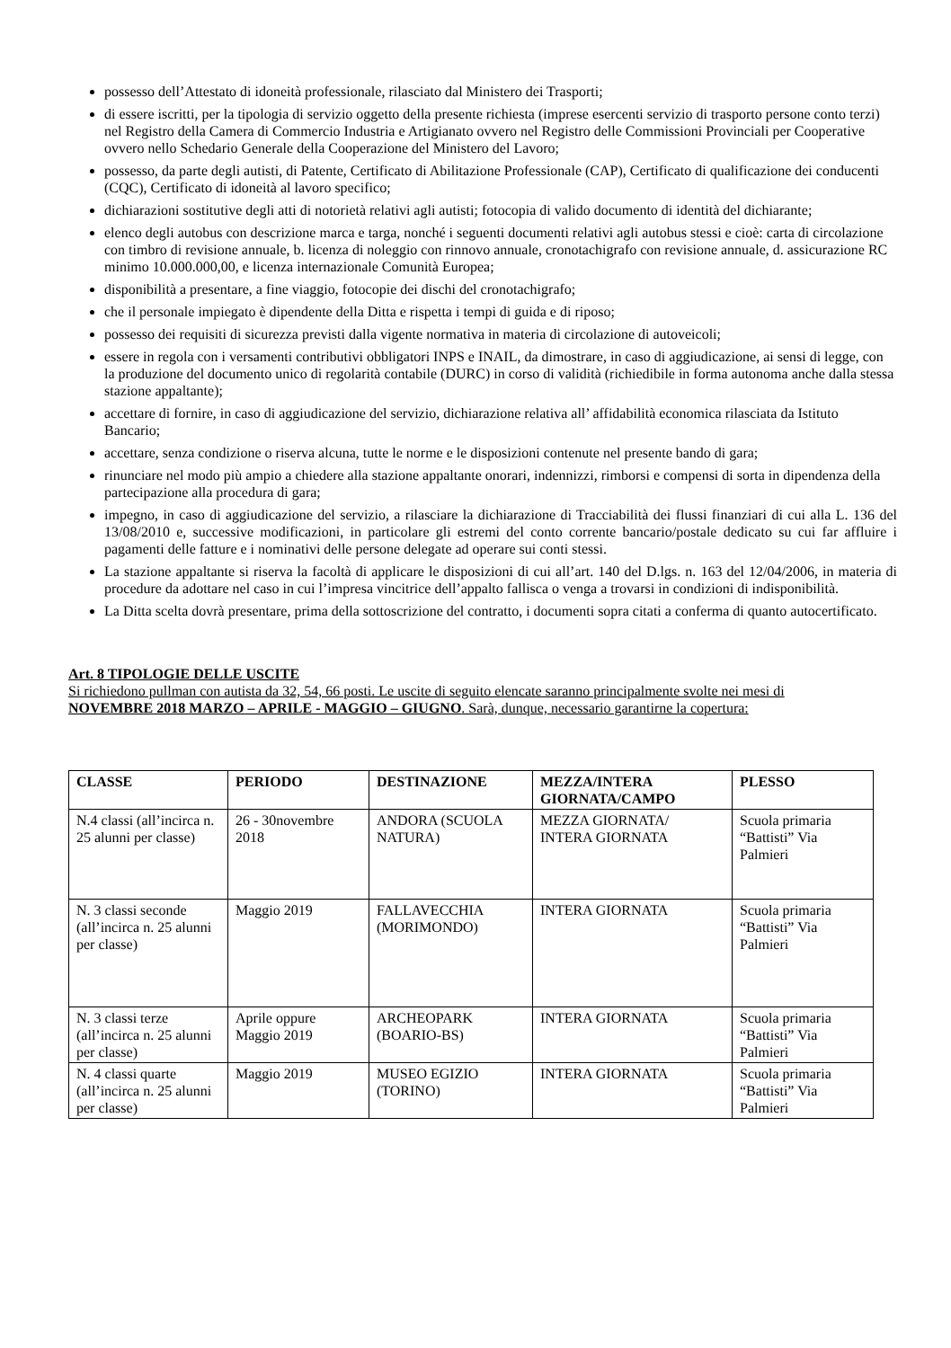possesso dell’Attestato di idoneità professionale, rilasciato dal Ministero dei Trasporti;
di essere iscritti, per la tipologia di servizio oggetto della presente richiesta (imprese esercenti servizio di trasporto persone conto terzi) nel Registro della Camera di Commercio Industria e Artigianato ovvero nel Registro delle Commissioni Provinciali per Cooperative ovvero nello Schedario Generale della Cooperazione del Ministero del Lavoro;
possesso, da parte degli autisti, di Patente, Certificato di Abilitazione Professionale (CAP), Certificato di qualificazione dei conducenti (CQC), Certificato di idoneità al lavoro specifico;
dichiarazioni sostitutive degli atti di notorietà relativi agli autisti; fotocopia di valido documento di identità del dichiarante;
elenco degli autobus con descrizione marca e targa, nonché i seguenti documenti relativi agli autobus stessi e cioè: carta di circolazione con timbro di revisione annuale, b. licenza di noleggio con rinnovo annuale, cronotachigrafo con revisione annuale, d. assicurazione RC minimo 10.000.000,00, e licenza internazionale Comunità Europea;
disponibilità a presentare, a fine viaggio, fotocopie dei dischi del cronotachigrafo;
che il personale impiegato è dipendente della Ditta e rispetta i tempi di guida e di riposo;
possesso dei requisiti di sicurezza previsti dalla vigente normativa in materia di circolazione di autoveicoli;
essere in regola con i versamenti contributivi obbligatori INPS e INAIL, da dimostrare, in caso di aggiudicazione, ai sensi di legge, con la produzione del documento unico di regolarità contabile (DURC) in corso di validità (richiedibile in forma autonoma anche dalla stessa stazione appaltante);
accettare di fornire, in caso di aggiudicazione del servizio, dichiarazione relativa all’ affidabilità economica rilasciata da Istituto Bancario;
accettare, senza condizione o riserva alcuna, tutte le norme e le disposizioni contenute nel presente bando di gara;
rinunciare nel modo più ampio a chiedere alla stazione appaltante onorari, indennizzi, rimborsi e compensi di sorta in dipendenza della partecipazione alla procedura di gara;
impegno, in caso di aggiudicazione del servizio, a rilasciare la dichiarazione di Tracciabilità dei flussi finanziari di cui alla L. 136 del 13/08/2010 e, successive modificazioni, in particolare gli estremi del conto corrente bancario/postale dedicato su cui far affluire i pagamenti delle fatture e i nominativi delle persone delegate ad operare sui conti stessi.
La stazione appaltante si riserva la facoltà di applicare le disposizioni di cui all’art. 140 del D.lgs. n. 163 del 12/04/2006, in materia di procedure da adottare nel caso in cui l’impresa vincitrice dell’appalto fallisca o venga a trovarsi in condizioni di indisponibilità.
La Ditta scelta dovrà presentare, prima della sottoscrizione del contratto, i documenti sopra citati a conferma di quanto autocertificato.
Art. 8 TIPOLOGIE DELLE USCITE
Si richiedono pullman con autista da 32, 54, 66 posti. Le uscite di seguito elencate saranno principalmente svolte nei mesi di NOVEMBRE 2018 MARZO – APRILE - MAGGIO – GIUGNO. Sarà, dunque, necessario garantirne la copertura:
| CLASSE | PERIODO | DESTINAZIONE | MEZZA/INTERA GIORNATA/CAMPO | PLESSO |
| --- | --- | --- | --- | --- |
| N.4 classi (all’incirca n. 25 alunni per classe) | 26 - 30novembre 2018 | ANDORA (SCUOLA NATURA) | MEZZA GIORNATA/ INTERA GIORNATA | Scuola primaria “Battisti” Via Palmieri |
| N. 3 classi seconde (all’incirca n. 25 alunni per classe) | Maggio 2019 | FALLAVECCHIA (MORIMONDO) | INTERA GIORNATA | Scuola primaria “Battisti” Via Palmieri |
| N. 3 classi terze (all’incirca n. 25 alunni per classe) | Aprile oppure Maggio 2019 | ARCHEOPARK (BOARIO-BS) | INTERA GIORNATA | Scuola primaria “Battisti” Via Palmieri |
| N. 4 classi quarte (all’incirca n. 25 alunni per classe) | Maggio 2019 | MUSEO EGIZIO (TORINO) | INTERA GIORNATA | Scuola primaria “Battisti” Via Palmieri |